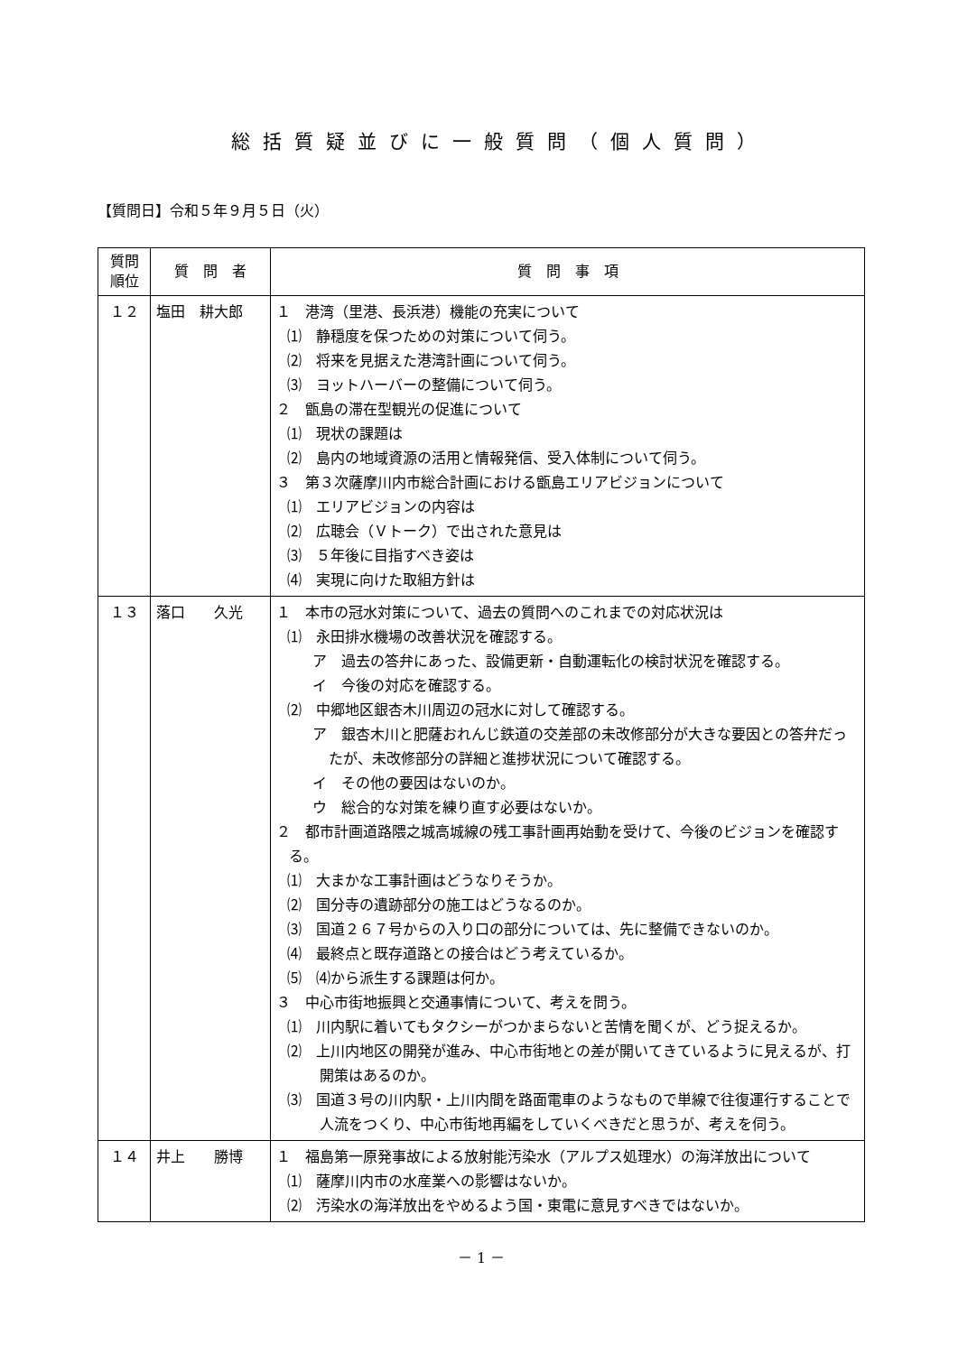総括質疑並びに一般質問（個人質問）
【質問日】令和５年９月５日（火）
| 質問 順位 | 質 問 者 | 質 問 事 項 |
| --- | --- | --- |
| １２ | 塩田 耕大郎 | １ 港湾（里港、長浜港）機能の充実について ⑴ 静穏度を保つための対策について伺う。 ⑵ 将来を見据えた港湾計画について伺う。 ⑶ ヨットハーバーの整備について伺う。 ２ 甑島の滞在型観光の促進について ⑴ 現状の課題は ⑵ 島内の地域資源の活用と情報発信、受入体制について伺う。 ３ 第３次薩摩川内市総合計画における甑島エリアビジョンについて ⑴ エリアビジョンの内容は ⑵ 広聴会（Ｖトーク）で出された意見は ⑶ ５年後に目指すべき姿は ⑷ 実現に向けた取組方針は |
| １３ | 落口 久光 | １ 本市の冠水対策について、過去の質問へのこれまでの対応状況は ⑴ 永田排水機場の改善状況を確認する。 ア 過去の答弁にあった、設備更新・自動運転化の検討状況を確認する。 イ 今後の対応を確認する。 ⑵ 中郷地区銀杏木川周辺の冠水に対して確認する。 ア 銀杏木川と肥薩おれんじ鉄道の交差部の未改修部分が大きな要因との答弁だったが、未改修部分の詳細と進捗状況について確認する。 イ その他の要因はないのか。 ウ 総合的な対策を練り直す必要はないか。 ２ 都市計画道路隈之城高城線の残工事計画再始動を受けて、今後のビジョンを確認する。 ⑴ 大まかな工事計画はどうなりそうか。 ⑵ 国分寺の遺跡部分の施工はどうなるのか。 ⑶ 国道２６７号からの入り口の部分については、先に整備できないのか。 ⑷ 最終点と既存道路との接合はどう考えているか。 ⑸ ⑷から派生する課題は何か。 ３ 中心市街地振興と交通事情について、考えを問う。 ⑴ 川内駅に着いてもタクシーがつかまらないと苦情を聞くが、どう捉えるか。 ⑵ 上川内地区の開発が進み、中心市街地との差が開いてきているように見えるが、打開策はあるのか。 ⑶ 国道３号の川内駅・上川内間を路面電車のようなもので単線で往復運行することで人流をつくり、中心市街地再編をしていくべきだと思うが、考えを伺う。 |
| １４ | 井上 勝博 | １ 福島第一原発事故による放射能汚染水（アルプス処理水）の海洋放出について ⑴ 薩摩川内市の水産業への影響はないか。 ⑵ 汚染水の海洋放出をやめるよう国・東電に意見すべきではないか。 |
－ 1 －